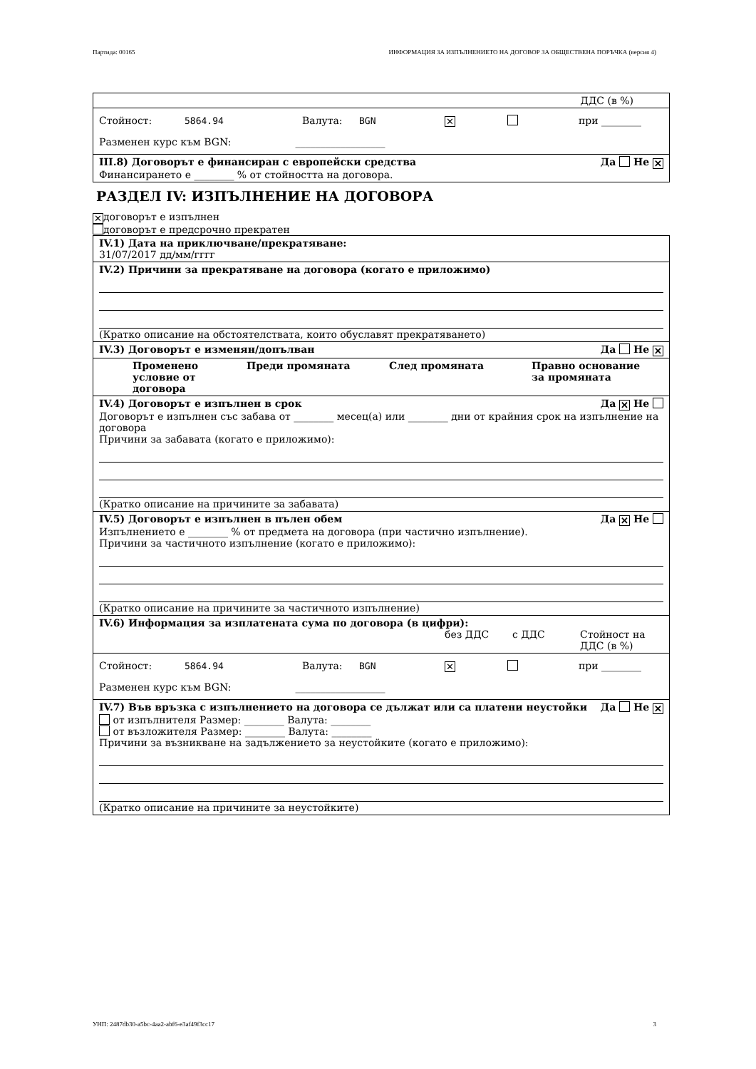Партида: 00165 ИНФОРМАЦИЯ ЗА ИЗПЪЛНЕНИЕТО НА ДОГОВОР ЗА ОБЩЕСТВЕНА ПОРЪЧКА (версия 4)
ДДС (в %)
Стойност: 5864.94 Валута: BGN ✕ при ________
Разменен курс към BGN: __________________
III.8) Договорът е финансиран с европейски средства Да Не ✕
Финансирането е ________ % от стойността на договора.
РАЗДЕЛ IV: ИЗПЪЛНЕНИЕ НА ДОГОВОРА
✕ договорът е изпълнен
договорът е предсрочно прекратен
IV.1) Дата на приключване/прекратяване:
31/07/2017 дд/мм/гггг
IV.2) Причини за прекратяване на договора (когато е приложимо)
(Кратко описание на обстоятелствата, които обуславят прекратяването)
IV.3) Договорът е изменян/допълван Да Не ✕
Променено условие от договора Преди промяната След промяната Правно основание за промяната
IV.4) Договорът е изпълнен в срок Да ✕ Не
Договорът е изпълнен със забава от ________ месец(а) или ________ дни от крайния срок на изпълнение на договора
Причини за забавата (когато е приложимо):
(Кратко описание на причините за забавата)
IV.5) Договорът е изпълнен в пълен обем Да ✕ Не
Изпълнението е ________ % от предмета на договора (при частично изпълнение).
Причини за частичното изпълнение (когато е приложимо):
(Кратко описание на причините за частичното изпълнение)
IV.6) Информация за изплатената сума по договора (в цифри):
без ДДС с ДДС Стойност на
ДДС (в %)
Стойност: 5864.94 Валута: BGN ✕ при ________
Разменен курс към BGN: __________________
IV.7) Във връзка с изпълнението на договора се дължат или са платени неустойки Да Не ✕
от изпълнителя Размер: ________ Валута: ________
от възложителя Размер: ________ Валута: ________
Причини за възникване на задължението за неустойките (когато е приложимо):
(Кратко описание на причините за неустойките)
УНП: 2487db30-a5bc-4aa2-abf6-e3af49f3cc17 3